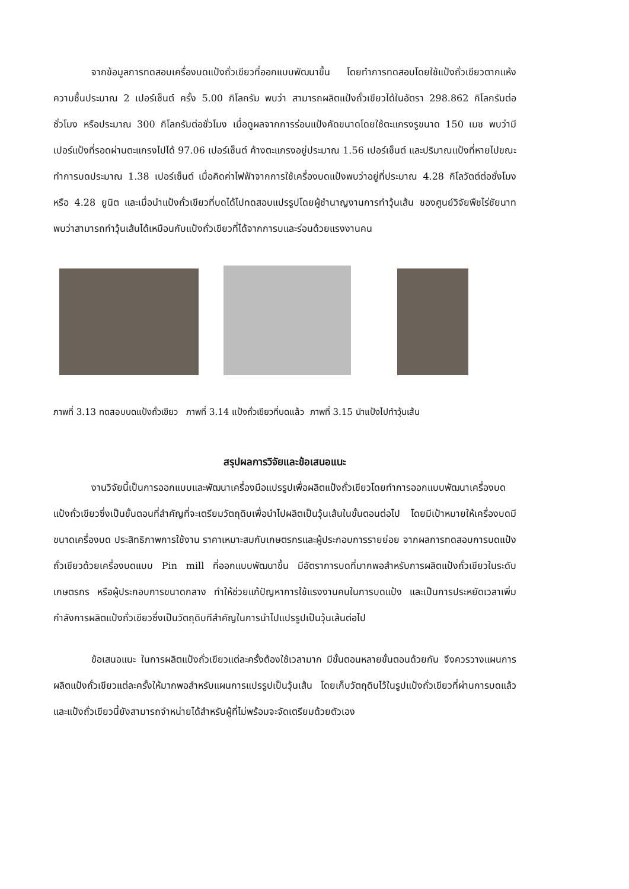จากข้อมูลการทดสอบเครื่องบดแป้งถั่วเขียวที่ออกแบบพัฒนาขึ้น โดยทำการทดสอบโดยใช้แป้งถั่วเขียวตากแห้งความชื้นประมาณ 2 เปอร์เซ็นต์ ครั้ง 5.00 กิโลกรัม พบว่า สามารถผลิตแป้งถั่วเขียวได้ในอัตรา 298.862 กิโลกรัมต่อชั่วโมง หรือประมาณ 300 กิโลกรัมต่อชั่วโมง เมื่อดูผลจากการร่อนแป้งคัดขนาดโดยใช้ตะแกรงรูขนาด 150 เมซ พบว่ามีเปอร์แป้งที่รอดผ่านตะแกรงไปได้ 97.06 เปอร์เซ็นต์ ค้างตะแกรงอยู่ประมาณ 1.56 เปอร์เซ็นต์ และปริมาณแป้งที่หายไปขณะทำการบดประมาณ 1.38 เปอร์เซ็นต์ เมื่อคิดค่าไฟฟ้าจากการใช้เครื่องบดแป้งพบว่าอยู่ที่ประมาณ 4.28 กิโลวัตต์ต่อชั่งโมง หรือ 4.28 ยูนิต และเมื่อนำแป้งถั่วเขียวที่บดได้ไปทดสอบแปรรูปโดยผู้ชำนาญงานการทำวุ้นเส้น ของศูนย์วิจัยพืชไร่ชัยนาท พบว่าสามารถทำวุ้นเส้นได้เหมือนกับแป้งถั่วเขียวที่ได้จากการบและร่อนด้วยแรงงานคน
ภาพที่ 3.13 ทดสอบบดแป้งถั่วเขียว ภาพที่ 3.14 แป้งถั่วเขียวที่บดแล้ว ภาพที่ 3.15 นำแป้งไปทำวุ้นเส้น
สรุปผลการวิจัยและข้อเสนอแนะ
งานวิจัยนี้เป็นการออกแบบและพัฒนาเครื่องมือแปรรูปเพื่อผลิตแป้งถั่วเขียวโดยทำการออกแบบพัฒนาเครื่องบดแป้งถั่วเขียวซึ่งเป็นขั้นตอนที่สำคัญที่จะเตรียมวัตถุดิบเพื่อนำไปผลิตเป็นวุ้นเส้นในขั้นตอนต่อไป โดยมีเป้าหมายให้เครื่องบดมี ขนาดเครื่องบด ประสิทธิภาพการใช้งาน ราคาเหมาะสมกับเกษตรกรและผู้ประกอบการรายย่อย จากผลการทดสอบการบดแป้งถั่วเขียวด้วยเครื่องบดแบบ Pin mill ที่ออกแบบพัฒนาขึ้น มีอัตราการบดที่มากพอสำหรับการผลิตแป้งถั่วเขียวในระดับเกษตรกร หรือผู้ประกอบการขนาดกลาง ทำให้ช่วยแก้ปัญหาการใช้แรงงานคนในการบดแป้ง และเป็นการประหยัดเวลาเพิ่มกำลังการผลิตแป้งถั่วเขียวซึ่งเป็นวัตถุดิบทีสำคัญในการนำไปแปรรูปเป็นวุ้นเส้นต่อไป
ข้อเสนอแนะ ในการผลิตแป้งถั่วเขียวแต่ละครั้งต้องใช้เวลามาก มีขั้นตอนหลายขั้นตอนด้วยกัน จึงควรวางแผนการผลิตแป้งถั่วเขียวแต่ละครั้งให้มากพอสำหรับแผนการแปรรูปเป็นวุ้นเส้น โดยเก็บวัตถุดิบไว้ในรูปแป้งถั่วเขียวที่ผ่านการบดแล้ว และแป้งถั่วเขียวนี้ยังสามารถจำหน่ายได้สำหรับผู้ที่ไม่พร้อมจะจัดเตรียมด้วยตัวเอง